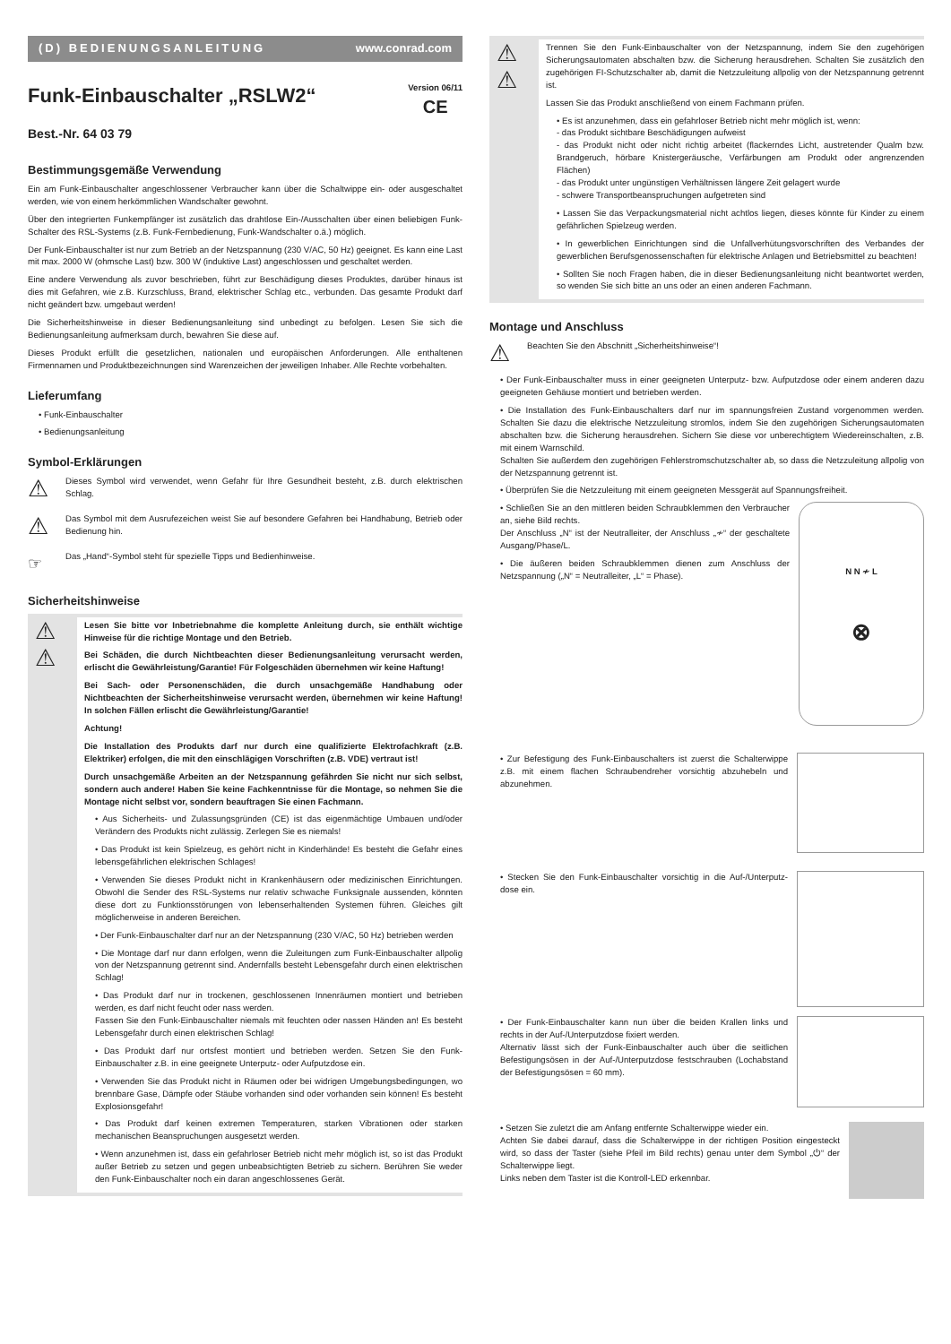(D) BEDIENUNGSANLEITUNG www.conrad.com
Funk-Einbauschalter „RSLW2“
Best.-Nr. 64 03 79
Version 06/11
CE
Bestimmungsgemäße Verwendung
Ein am Funk-Einbauschalter angeschlossener Verbraucher kann über die Schaltwippe ein- oder ausgeschaltet werden, wie von einem herkömmlichen Wandschalter gewohnt.
Über den integrierten Funkempfänger ist zusätzlich das drahtlose Ein-/Ausschalten über einen beliebigen Funk-Schalter des RSL-Systems (z.B. Funk-Fernbedienung, Funk-Wandschalter o.ä.) möglich.
Der Funk-Einbauschalter ist nur zum Betrieb an der Netzspannung (230 V/AC, 50 Hz) geeignet. Es kann eine Last mit max. 2000 W (ohmsche Last) bzw. 300 W (induktive Last) angeschlossen und geschaltet werden.
Eine andere Verwendung als zuvor beschrieben, führt zur Beschädigung dieses Produktes, darüber hinaus ist dies mit Gefahren, wie z.B. Kurzschluss, Brand, elektrischer Schlag etc., verbunden. Das gesamte Produkt darf nicht geändert bzw. umgebaut werden!
Die Sicherheitshinweise in dieser Bedienungsanleitung sind unbedingt zu befolgen. Lesen Sie sich die Bedienungsanleitung aufmerksam durch, bewahren Sie diese auf.
Dieses Produkt erfüllt die gesetzlichen, nationalen und europäischen Anforderungen. Alle enthaltenen Firmennamen und Produktbezeichnungen sind Warenzeichen der jeweiligen Inhaber. Alle Rechte vorbehalten.
Lieferumfang
• Funk-Einbauschalter
• Bedienungsanleitung
Symbol-Erklärungen
⚠
Dieses Symbol wird verwendet, wenn Gefahr für Ihre Gesundheit besteht, z.B. durch elektrischen Schlag.
⚠
Das Symbol mit dem Ausrufezeichen weist Sie auf besondere Gefahren bei Handhabung, Betrieb oder Bedienung hin.
☞
Das „Hand“-Symbol steht für spezielle Tipps und Bedienhinweise.
Sicherheitshinweise
⚠
⚠
Lesen Sie bitte vor Inbetriebnahme die komplette Anleitung durch, sie enthält wichtige Hinweise für die richtige Montage und den Betrieb.
Bei Schäden, die durch Nichtbeachten dieser Bedienungsanleitung verursacht werden, erlischt die Gewährleistung/Garantie! Für Folgeschäden übernehmen wir keine Haftung!
Bei Sach- oder Personenschäden, die durch unsachgemäße Handhabung oder Nichtbeachten der Sicherheitshinweise verursacht werden, übernehmen wir keine Haftung! In solchen Fällen erlischt die Gewährleistung/Garantie!
Achtung!
Die Installation des Produkts darf nur durch eine qualifizierte Elektrofachkraft (z.B. Elektriker) erfolgen, die mit den einschlägigen Vorschriften (z.B. VDE) vertraut ist!
Durch unsachgemäße Arbeiten an der Netzspannung gefährden Sie nicht nur sich selbst, sondern auch andere! Haben Sie keine Fachkenntnisse für die Montage, so nehmen Sie die Montage nicht selbst vor, sondern beauftragen Sie einen Fachmann.
• Aus Sicherheits- und Zulassungsgründen (CE) ist das eigenmächtige Umbauen und/oder Verändern des Produkts nicht zulässig. Zerlegen Sie es niemals!
• Das Produkt ist kein Spielzeug, es gehört nicht in Kinderhände! Es besteht die Gefahr eines lebensgefährlichen elektrischen Schlages!
• Verwenden Sie dieses Produkt nicht in Krankenhäusern oder medizinischen Einrichtungen. Obwohl die Sender des RSL-Systems nur relativ schwache Funksignale aussenden, könnten diese dort zu Funktionsstörungen von lebenserhaltenden Systemen führen. Gleiches gilt möglicherweise in anderen Bereichen.
• Der Funk-Einbauschalter darf nur an der Netzspannung (230 V/AC, 50 Hz) betrieben werden
• Die Montage darf nur dann erfolgen, wenn die Zuleitungen zum Funk-Einbauschalter allpolig von der Netzspannung getrennt sind. Andernfalls besteht Lebensgefahr durch einen elektrischen Schlag!
• Das Produkt darf nur in trockenen, geschlossenen Innenräumen montiert und betrieben werden, es darf nicht feucht oder nass werden.
Fassen Sie den Funk-Einbauschalter niemals mit feuchten oder nassen Händen an! Es besteht Lebensgefahr durch einen elektrischen Schlag!
• Das Produkt darf nur ortsfest montiert und betrieben werden. Setzen Sie den Funk-Einbauschalter z.B. in eine geeignete Unterputz- oder Aufputzdose ein.
• Verwenden Sie das Produkt nicht in Räumen oder bei widrigen Umgebungsbedingungen, wo brennbare Gase, Dämpfe oder Stäube vorhanden sind oder vorhanden sein können! Es besteht Explosionsgefahr!
• Das Produkt darf keinen extremen Temperaturen, starken Vibrationen oder starken mechanischen Beanspruchungen ausgesetzt werden.
• Wenn anzunehmen ist, dass ein gefahrloser Betrieb nicht mehr möglich ist, so ist das Produkt außer Betrieb zu setzen und gegen unbeabsichtigten Betrieb zu sichern. Berühren Sie weder den Funk-Einbauschalter noch ein daran angeschlossenes Gerät.
⚠
⚠
Trennen Sie den Funk-Einbauschalter von der Netzspannung, indem Sie den zugehörigen Sicherungsautomaten abschalten bzw. die Sicherung herausdrehen. Schalten Sie zusätzlich den zugehörigen FI-Schutzschalter ab, damit die Netzzuleitung allpolig von der Netzspannung getrennt ist.
Lassen Sie das Produkt anschließend von einem Fachmann prüfen.
• Es ist anzunehmen, dass ein gefahrloser Betrieb nicht mehr möglich ist, wenn:
- das Produkt sichtbare Beschädigungen aufweist
- das Produkt nicht oder nicht richtig arbeitet (flackerndes Licht, austretender Qualm bzw. Brandgeruch, hörbare Knistergeräusche, Verfärbungen am Produkt oder angrenzenden Flächen)
- das Produkt unter ungünstigen Verhältnissen längere Zeit gelagert wurde
- schwere Transportbeanspruchungen aufgetreten sind
• Lassen Sie das Verpackungsmaterial nicht achtlos liegen, dieses könnte für Kinder zu einem gefährlichen Spielzeug werden.
• In gewerblichen Einrichtungen sind die Unfallverhütungsvorschriften des Verbandes der gewerblichen Berufsgenossenschaften für elektrische Anlagen und Betriebsmittel zu beachten!
• Sollten Sie noch Fragen haben, die in dieser Bedienungsanleitung nicht beantwortet werden, so wenden Sie sich bitte an uns oder an einen anderen Fachmann.
Montage und Anschluss
⚠
Beachten Sie den Abschnitt „Sicherheitshinweise“!
• Der Funk-Einbauschalter muss in einer geeigneten Unterputz- bzw. Aufputzdose oder einem anderen dazu geeigneten Gehäuse montiert und betrieben werden.
• Die Installation des Funk-Einbauschalters darf nur im spannungsfreien Zustand vorgenommen werden. Schalten Sie dazu die elektrische Netzzuleitung stromlos, indem Sie den zugehörigen Sicherungsautomaten abschalten bzw. die Sicherung herausdrehen. Sichern Sie diese vor unberechtigtem Wiedereinschalten, z.B. mit einem Warnschild.
Schalten Sie außerdem den zugehörigen Fehlerstromschutzschalter ab, so dass die Netzzuleitung allpolig von der Netzspannung getrennt ist.
• Überprüfen Sie die Netzzuleitung mit einem geeigneten Messgerät auf Spannungsfreiheit.
• Schließen Sie an den mittleren beiden Schraubklemmen den Verbraucher an, siehe Bild rechts.
Der Anschluss „N“ ist der Neutralleiter, der Anschluss „≁“ der geschaltete Ausgang/Phase/L.
• Die äußeren beiden Schraubklemmen dienen zum Anschluss der Netzspannung („N“ = Neutralleiter, „L“ = Phase).
N N ≁ L
⊗
• Zur Befestigung des Funk-Einbauschalters ist zuerst die Schalterwippe z.B. mit einem flachen Schraubendreher vorsichtig abzuhebeln und abzunehmen.
• Stecken Sie den Funk-Einbauschalter vorsichtig in die Auf-/Unterputz-dose ein.
• Der Funk-Einbauschalter kann nun über die beiden Krallen links und rechts in der Auf-/Unterputzdose fixiert werden.
Alternativ lässt sich der Funk-Einbauschalter auch über die seitlichen Befestigungsösen in der Auf-/Unterputzdose festschrauben (Lochabstand der Befestigungsösen = 60 mm).
• Setzen Sie zuletzt die am Anfang entfernte Schalterwippe wieder ein.
Achten Sie dabei darauf, dass die Schalterwippe in der richtigen Position eingesteckt wird, so dass der Taster (siehe Pfeil im Bild rechts) genau unter dem Symbol „⏻“ der Schalterwippe liegt.
Links neben dem Taster ist die Kontroll-LED erkennbar.